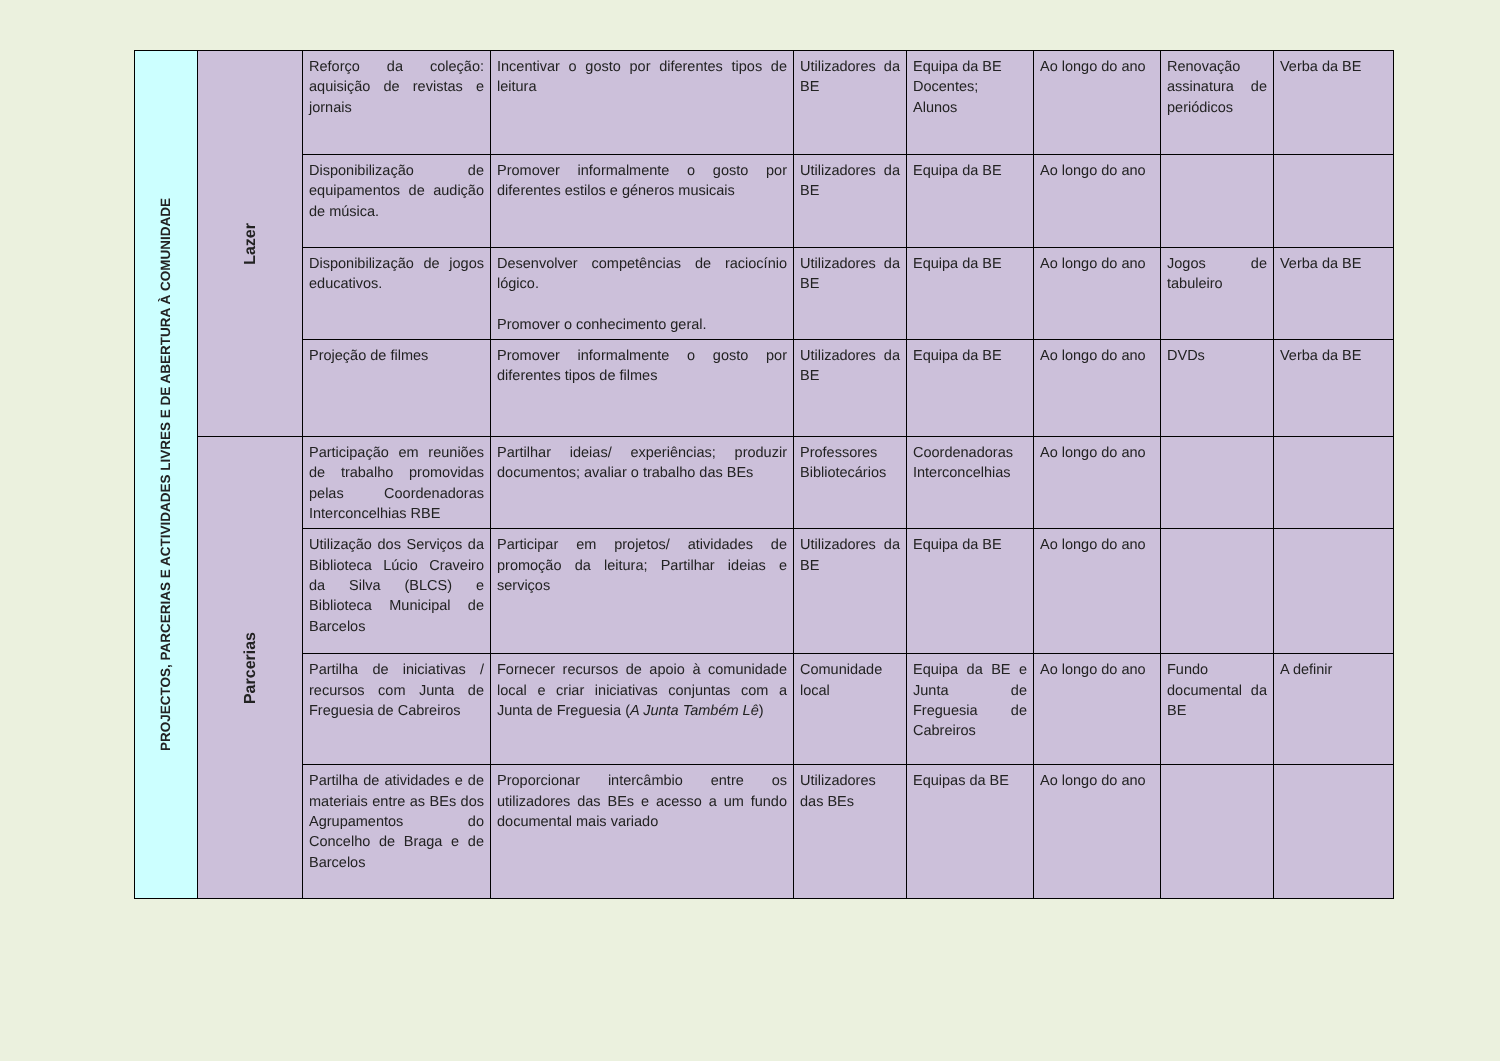| PROJECTOS, PARCERIAS E ACTIVIDADES LIVRES E DE ABERTURA À COMUNIDADE | Lazer | Reforço da coleção: aquisição de revistas e jornais | Incentivar o gosto por diferentes tipos de leitura | Utilizadores da BE | Equipa da BE Docentes; Alunos | Ao longo do ano | Renovação assinatura de periódicos | Verba da BE |
| | | Disponibilização de equipamentos de audição de música. | Promover informalmente o gosto por diferentes estilos e géneros musicais | Utilizadores da BE | Equipa da BE | Ao longo do ano | | |
| | | Disponibilização de jogos educativos. | Desenvolver competências de raciocínio lógico. Promover o conhecimento geral. | Utilizadores da BE | Equipa da BE | Ao longo do ano | Jogos de tabuleiro | Verba da BE |
| | | Projeção de filmes | Promover informalmente o gosto por diferentes tipos de filmes | Utilizadores da BE | Equipa da BE | Ao longo do ano | DVDs | Verba da BE |
| | Parcerias | Participação em reuniões de trabalho promovidas pelas Coordenadoras Interconcelhias RBE | Partilhar ideias/ experiências; produzir documentos; avaliar o trabalho das BEs | Professores Bibliotecários | Coordenadoras Interconcelhias | Ao longo do ano | | |
| | | Utilização dos Serviços da Biblioteca Lúcio Craveiro da Silva (BLCS) e Biblioteca Municipal de Barcelos | Participar em projetos/ atividades de promoção da leitura; Partilhar ideias e serviços | Utilizadores da BE | Equipa da BE | Ao longo do ano | | |
| | | Partilha de iniciativas / recursos com Junta de Freguesia de Cabreiros | Fornecer recursos de apoio à comunidade local e criar iniciativas conjuntas com a Junta de Freguesia ( A Junta Também Lê ) | Comunidade local | Equipa da BE e Junta de Freguesia de Cabreiros | Ao longo do ano | Fundo documental da BE | A definir |
| | | Partilha de atividades e de materiais entre as BEs dos Agrupamentos do Concelho de Braga e de Barcelos | Proporcionar intercâmbio entre os utilizadores das BEs e acesso a um fundo documental mais variado | Utilizadores das BEs | Equipas da BE | Ao longo do ano | | |